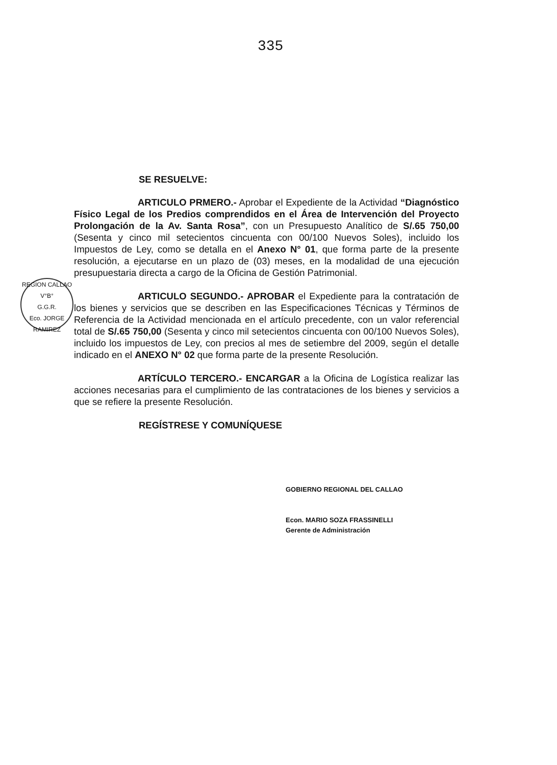335
REGION CALLAO
V°B°
G.G.R.
Eco. JORGE RAMIREZ
SE RESUELVE:
ARTICULO PRMERO.- Aprobar el Expediente de la Actividad “Diagnóstico Físico Legal de los Predios comprendidos en el Área de Intervención del Proyecto Prolongación de la Av. Santa Rosa”, con un Presupuesto Analítico de S/.65 750,00 (Sesenta y cinco mil setecientos cincuenta con 00/100 Nuevos Soles), incluido los Impuestos de Ley, como se detalla en el Anexo N° 01, que forma parte de la presente resolución, a ejecutarse en un plazo de (03) meses, en la modalidad de una ejecución presupuestaria directa a cargo de la Oficina de Gestión Patrimonial.
ARTICULO SEGUNDO.- APROBAR el Expediente para la contratación de los bienes y servicios que se describen en las Especificaciones Técnicas y Términos de Referencia de la Actividad mencionada en el artículo precedente, con un valor referencial total de S/.65 750,00 (Sesenta y cinco mil setecientos cincuenta con 00/100 Nuevos Soles), incluido los impuestos de Ley, con precios al mes de setiembre del 2009, según el detalle indicado en el ANEXO N° 02 que forma parte de la presente Resolución.
ARTÍCULO TERCERO.- ENCARGAR a la Oficina de Logística realizar las acciones necesarias para el cumplimiento de las contrataciones de los bienes y servicios a que se refiere la presente Resolución.
REGÍSTRESE Y COMUNÍQUESE
GOBIERNO REGIONAL DEL CALLAO
Econ. MARIO SOZA FRASSINELLI
Gerente de Administración